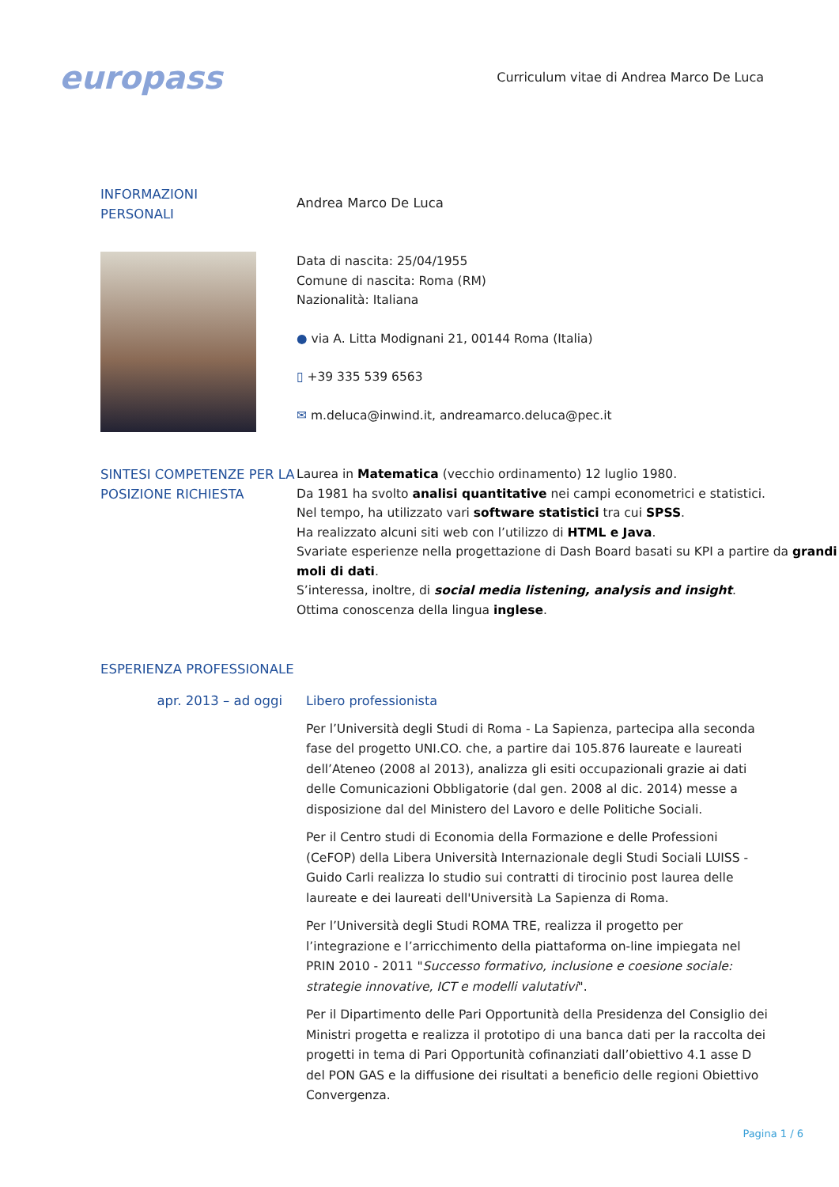europass
Curriculum vitae di Andrea Marco De Luca
INFORMAZIONI
PERSONALI
Andrea Marco De Luca
Data di nascita: 25/04/1955
Comune di nascita: Roma (RM)
Nazionalità: Italiana
● via A. Litta Modignani 21, 00144 Roma (Italia)
▯ +39 335 539 6563
✉ m.deluca@inwind.it, andreamarco.deluca@pec.it
SINTESI COMPETENZE PER LA POSIZIONE RICHIESTA
Laurea in Matematica (vecchio ordinamento) 12 luglio 1980.
Da 1981 ha svolto analisi quantitative nei campi econometrici e statistici.
Nel tempo, ha utilizzato vari software statistici tra cui SPSS.
Ha realizzato alcuni siti web con l’utilizzo di HTML e Java.
Svariate esperienze nella progettazione di Dash Board basati su KPI a partire da grandi moli di dati.
S’interessa, inoltre, di social media listening, analysis and insight.
Ottima conoscenza della lingua inglese.
ESPERIENZA PROFESSIONALE
apr. 2013 – ad oggi
Libero professionista
Per l’Università degli Studi di Roma - La Sapienza, partecipa alla seconda fase del progetto UNI.CO. che, a partire dai 105.876 laureate e laureati dell’Ateneo (2008 al 2013), analizza gli esiti occupazionali grazie ai dati delle Comunicazioni Obbligatorie (dal gen. 2008 al dic. 2014) messe a disposizione dal del Ministero del Lavoro e delle Politiche Sociali.
Per il Centro studi di Economia della Formazione e delle Professioni (CeFOP) della Libera Università Internazionale degli Studi Sociali LUISS - Guido Carli realizza lo studio sui contratti di tirocinio post laurea delle laureate e dei laureati dell'Università La Sapienza di Roma.
Per l’Università degli Studi ROMA TRE, realizza il progetto per l’integrazione e l’arricchimento della piattaforma on-line impiegata nel PRIN 2010 - 2011 "Successo formativo, inclusione e coesione sociale: strategie innovative, ICT e modelli valutativi".
Per il Dipartimento delle Pari Opportunità della Presidenza del Consiglio dei Ministri progetta e realizza il prototipo di una banca dati per la raccolta dei progetti in tema di Pari Opportunità cofinanziati dall’obiettivo 4.1 asse D del PON GAS e la diffusione dei risultati a beneficio delle regioni Obiettivo Convergenza.
Pagina 1 / 6